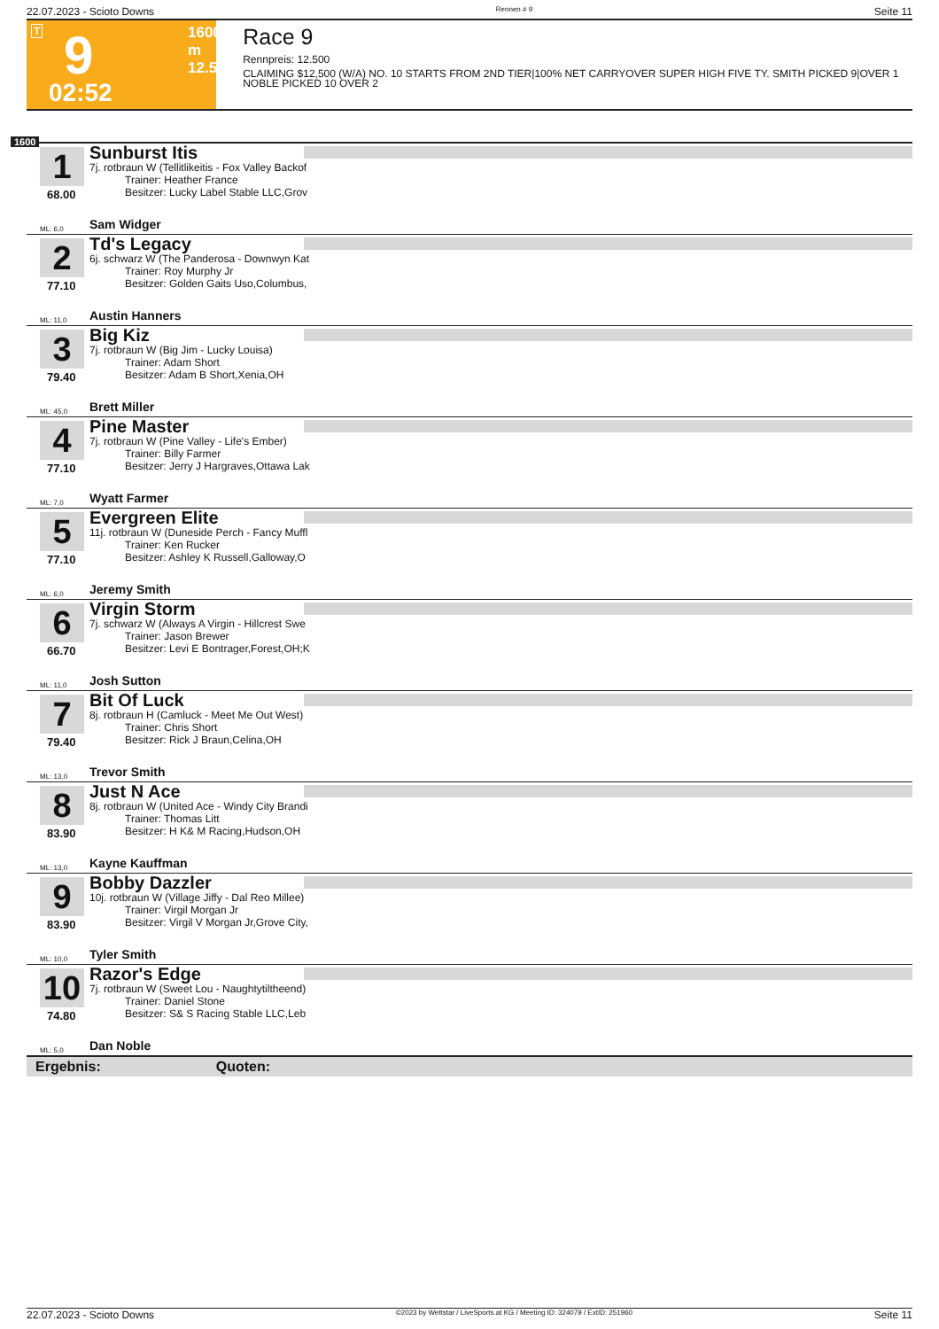22.07.2023 - Scioto Downs Rennen # 9 Seite 11
T 9 1600 m
12.500
02:52
Race 9
Rennpreis: 12.500
CLAIMING $12,500 (W/A) NO. 10 STARTS FROM 2ND TIER|100% NET CARRYOVER SUPER HIGH FIVE TY. SMITH PICKED 9|OVER 1 NOBLE PICKED 10 OVER 2
1600
1
68.00
Sunburst Itis
7j. rotbraun W (Tellitlikeitis - Fox Valley Backof
Trainer: Heather France
Besitzer: Lucky Label Stable LLC,Grov
ML: 6,0 Sam Widger
2
77.10
Td's Legacy
6j. schwarz W (The Panderosa - Downwyn Kat
Trainer: Roy Murphy Jr
Besitzer: Golden Gaits Uso,Columbus,
ML: 11,0 Austin Hanners
3
79.40
Big Kiz
7j. rotbraun W (Big Jim - Lucky Louisa)
Trainer: Adam Short
Besitzer: Adam B Short,Xenia,OH
ML: 45,0 Brett Miller
4
77.10
Pine Master
7j. rotbraun W (Pine Valley - Life's Ember)
Trainer: Billy Farmer
Besitzer: Jerry J Hargraves,Ottawa Lak
ML: 7,0 Wyatt Farmer
5
77.10
Evergreen Elite
11j. rotbraun W (Duneside Perch - Fancy Muffl
Trainer: Ken Rucker
Besitzer: Ashley K Russell,Galloway,O
ML: 6,0 Jeremy Smith
6
66.70
Virgin Storm
7j. schwarz W (Always A Virgin - Hillcrest Swe
Trainer: Jason Brewer
Besitzer: Levi E Bontrager,Forest,OH;K
ML: 11,0 Josh Sutton
7
79.40
Bit Of Luck
8j. rotbraun H (Camluck - Meet Me Out West)
Trainer: Chris Short
Besitzer: Rick J Braun,Celina,OH
ML: 13,0 Trevor Smith
8
83.90
Just N Ace
8j. rotbraun W (United Ace - Windy City Brandi
Trainer: Thomas Litt
Besitzer: H K& M Racing,Hudson,OH
ML: 13,0 Kayne Kauffman
9
83.90
Bobby Dazzler
10j. rotbraun W (Village Jiffy - Dal Reo Millee)
Trainer: Virgil Morgan Jr
Besitzer: Virgil V Morgan Jr,Grove City,
ML: 10,0 Tyler Smith
10
74.80
Razor's Edge
7j. rotbraun W (Sweet Lou - Naughtytiltheend)
Trainer: Daniel Stone
Besitzer: S& S Racing Stable LLC,Leb
ML: 5,0 Dan Noble
Ergebnis: Quoten:
22.07.2023 - Scioto Downs ©2023 by Wettstar / LiveSports.at KG / Meeting ID: 324079 / ExtID: 251960 Seite 11